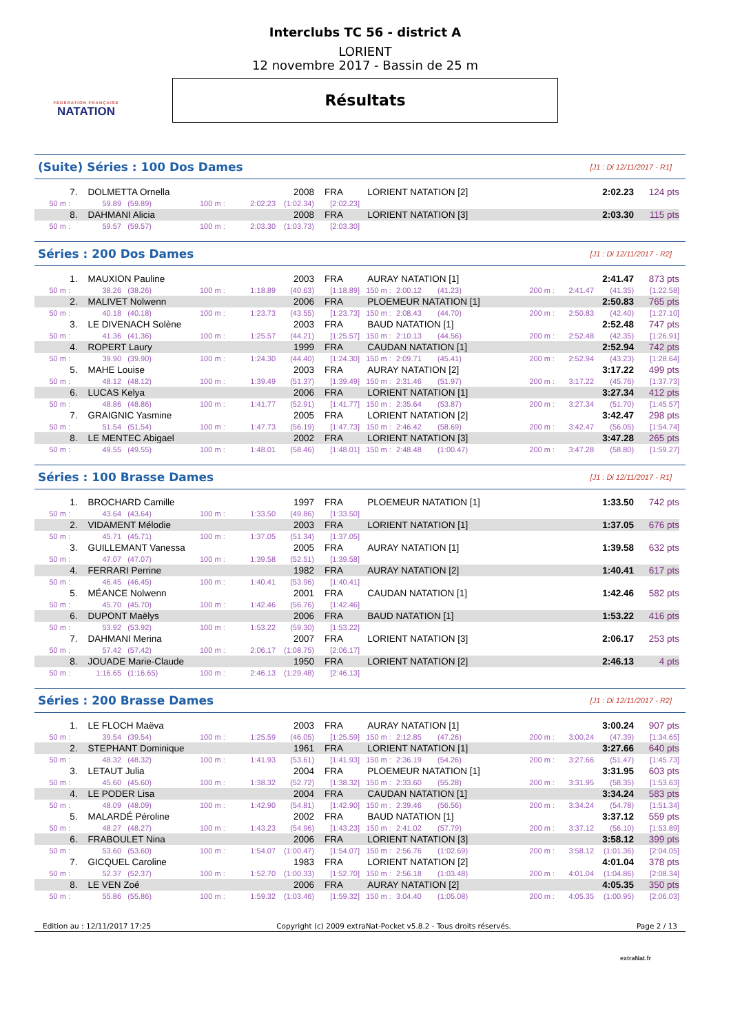FÉDÉRATION FRANÇAISE
NATATION
Interclubs TC 56 - district A
LORIENT
12 novembre 2017 - Bassin de 25 m
Résultats
(Suite) Séries : 100 Dos Dames [J1 : Di 12/11/2017 - R1]
| 7. | DOLMETTA Ornella | | | | 2008 | FRA | LORIENT NATATION [2] | 2:02.23 | 124 pts |
| 50 m : | 59.89 | (59.89) | 100 m : | 2:02.23 | (1:02.34) | [2:02.23] | | | |
| 8. | DAHMANI Alicia | | | | 2008 | FRA | LORIENT NATATION [3] | 2:03.30 | 115 pts |
| 50 m : | 59.57 | (59.57) | 100 m : | 2:03.30 | (1:03.73) | [2:03.30] | | | |
Séries : 200 Dos Dames [J1 : Di 12/11/2017 - R2]
| 1. | MAUXION Pauline | | | | 2003 | FRA | AURAY NATATION [1] | | | | 2:41.47 | | 873 pts |
| 50 m : | 38.26 | (38.26) | 100 m : | 1:18.89 | (40.63) | [1:18.89] | 150 m : | 2:00.12 | (41.23) | 200 m : | 2:41.47 | (41.35) | [1:22.58] |
| 2. | MALIVET Nolwenn | | | | 2006 | FRA | PLOEMEUR NATATION [1] | | | | 2:50.83 | | 765 pts |
| 50 m : | 40.18 | (40.18) | 100 m : | 1:23.73 | (43.55) | [1:23.73] | 150 m : | 2:08.43 | (44.70) | 200 m : | 2:50.83 | (42.40) | [1:27.10] |
| 3. | LE DIVENACH Solène | | | | 2003 | FRA | BAUD NATATION [1] | | | | 2:52.48 | | 747 pts |
| 50 m : | 41.36 | (41.36) | 100 m : | 1:25.57 | (44.21) | [1:25.57] | 150 m : | 2:10.13 | (44.56) | 200 m : | 2:52.48 | (42.35) | [1:26.91] |
| 4. | ROPERT Laury | | | | 1999 | FRA | CAUDAN NATATION [1] | | | | 2:52.94 | | 742 pts |
| 50 m : | 39.90 | (39.90) | 100 m : | 1:24.30 | (44.40) | [1:24.30] | 150 m : | 2:09.71 | (45.41) | 200 m : | 2:52.94 | (43.23) | [1:28.64] |
| 5. | MAHE Louise | | | | 2003 | FRA | AURAY NATATION [2] | | | | 3:17.22 | | 499 pts |
| 50 m : | 48.12 | (48.12) | 100 m : | 1:39.49 | (51.37) | [1:39.49] | 150 m : | 2:31.46 | (51.97) | 200 m : | 3:17.22 | (45.76) | [1:37.73] |
| 6. | LUCAS Kelya | | | | 2006 | FRA | LORIENT NATATION [1] | | | | 3:27.34 | | 412 pts |
| 50 m : | 48.86 | (48.86) | 100 m : | 1:41.77 | (52.91) | [1:41.77] | 150 m : | 2:35.64 | (53.87) | 200 m : | 3:27.34 | (51.70) | [1:45.57] |
| 7. | GRAIGNIC Yasmine | | | | 2005 | FRA | LORIENT NATATION [2] | | | | 3:42.47 | | 298 pts |
| 50 m : | 51.54 | (51.54) | 100 m : | 1:47.73 | (56.19) | [1:47.73] | 150 m : | 2:46.42 | (58.69) | 200 m : | 3:42.47 | (56.05) | [1:54.74] |
| 8. | LE MENTEC Abigael | | | | 2002 | FRA | LORIENT NATATION [3] | | | | 3:47.28 | | 265 pts |
| 50 m : | 49.55 | (49.55) | 100 m : | 1:48.01 | (58.46) | [1:48.01] | 150 m : | 2:48.48 | (1:00.47) | 200 m : | 3:47.28 | (58.80) | [1:59.27] |
Séries : 100 Brasse Dames [J1 : Di 12/11/2017 - R1]
| 1. | BROCHARD Camille | | | | 1997 | FRA | PLOEMEUR NATATION [1] | 1:33.50 | 742 pts |
| 50 m : | 43.64 | (43.64) | 100 m : | 1:33.50 | (49.86) | [1:33.50] | | | |
| 2. | VIDAMENT Mélodie | | | | 2003 | FRA | LORIENT NATATION [1] | 1:37.05 | 676 pts |
| 50 m : | 45.71 | (45.71) | 100 m : | 1:37.05 | (51.34) | [1:37.05] | | | |
| 3. | GUILLEMANT Vanessa | | | | 2005 | FRA | AURAY NATATION [1] | 1:39.58 | 632 pts |
| 50 m : | 47.07 | (47.07) | 100 m : | 1:39.58 | (52.51) | [1:39.58] | | | |
| 4. | FERRARI Perrine | | | | 1982 | FRA | AURAY NATATION [2] | 1:40.41 | 617 pts |
| 50 m : | 46.45 | (46.45) | 100 m : | 1:40.41 | (53.96) | [1:40.41] | | | |
| 5. | MÉANCE Nolwenn | | | | 2001 | FRA | CAUDAN NATATION [1] | 1:42.46 | 582 pts |
| 50 m : | 45.70 | (45.70) | 100 m : | 1:42.46 | (56.76) | [1:42.46] | | | |
| 6. | DUPONT Maëlys | | | | 2006 | FRA | BAUD NATATION [1] | 1:53.22 | 416 pts |
| 50 m : | 53.92 | (53.92) | 100 m : | 1:53.22 | (59.30) | [1:53.22] | | | |
| 7. | DAHMANI Merina | | | | 2007 | FRA | LORIENT NATATION [3] | 2:06.17 | 253 pts |
| 50 m : | 57.42 | (57.42) | 100 m : | 2:06.17 | (1:08.75) | [2:06.17] | | | |
| 8. | JOUADE Marie-Claude | | | | 1950 | FRA | LORIENT NATATION [2] | 2:46.13 | 4 pts |
| 50 m : | 1:16.65 | (1:16.65) | 100 m : | 2:46.13 | (1:29.48) | [2:46.13] | | | |
Séries : 200 Brasse Dames [J1 : Di 12/11/2017 - R2]
| 1. | LE FLOCH Maëva | | | | 2003 | FRA | AURAY NATATION [1] | | | | 3:00.24 | | 907 pts |
| 50 m : | 39.54 | (39.54) | 100 m : | 1:25.59 | (46.05) | [1:25.59] | 150 m : | 2:12.85 | (47.26) | 200 m : | 3:00.24 | (47.39) | [1:34.65] |
| 2. | STEPHANT Dominique | | | | 1961 | FRA | LORIENT NATATION [1] | | | | 3:27.66 | | 640 pts |
| 50 m : | 48.32 | (48.32) | 100 m : | 1:41.93 | (53.61) | [1:41.93] | 150 m : | 2:36.19 | (54.26) | 200 m : | 3:27.66 | (51.47) | [1:45.73] |
| 3. | LETAUT Julia | | | | 2004 | FRA | PLOEMEUR NATATION [1] | | | | 3:31.95 | | 603 pts |
| 50 m : | 45.60 | (45.60) | 100 m : | 1:38.32 | (52.72) | [1:38.32] | 150 m : | 2:33.60 | (55.28) | 200 m : | 3:31.95 | (58.35) | [1:53.63] |
| 4. | LE PODER Lisa | | | | 2004 | FRA | CAUDAN NATATION [1] | | | | 3:34.24 | | 583 pts |
| 50 m : | 48.09 | (48.09) | 100 m : | 1:42.90 | (54.81) | [1:42.90] | 150 m : | 2:39.46 | (56.56) | 200 m : | 3:34.24 | (54.78) | [1:51.34] |
| 5. | MALARDÉ Péroline | | | | 2002 | FRA | BAUD NATATION [1] | | | | 3:37.12 | | 559 pts |
| 50 m : | 48.27 | (48.27) | 100 m : | 1:43.23 | (54.96) | [1:43.23] | 150 m : | 2:41.02 | (57.79) | 200 m : | 3:37.12 | (56.10) | [1:53.89] |
| 6. | FRABOULET Nina | | | | 2006 | FRA | LORIENT NATATION [3] | | | | 3:58.12 | | 399 pts |
| 50 m : | 53.60 | (53.60) | 100 m : | 1:54.07 | (1:00.47) | [1:54.07] | 150 m : | 2:56.76 | (1:02.69) | 200 m : | 3:58.12 | (1:01.36) | [2:04.05] |
| 7. | GICQUEL Caroline | | | | 1983 | FRA | LORIENT NATATION [2] | | | | 4:01.04 | | 378 pts |
| 50 m : | 52.37 | (52.37) | 100 m : | 1:52.70 | (1:00.33) | [1:52.70] | 150 m : | 2:56.18 | (1:03.48) | 200 m : | 4:01.04 | (1:04.86) | [2:08.34] |
| 8. | LE VEN Zoé | | | | 2006 | FRA | AURAY NATATION [2] | | | | 4:05.35 | | 350 pts |
| 50 m : | 55.86 | (55.86) | 100 m : | 1:59.32 | (1:03.46) | [1:59.32] | 150 m : | 3:04.40 | (1:05.08) | 200 m : | 4:05.35 | (1:00.95) | [2:06.03] |
Edition au : 12/11/2017 17:25 Copyright (c) 2009 extraNat-Pocket v5.8.2 - Tous droits réservés. Page 2 / 13
extraNat.fr